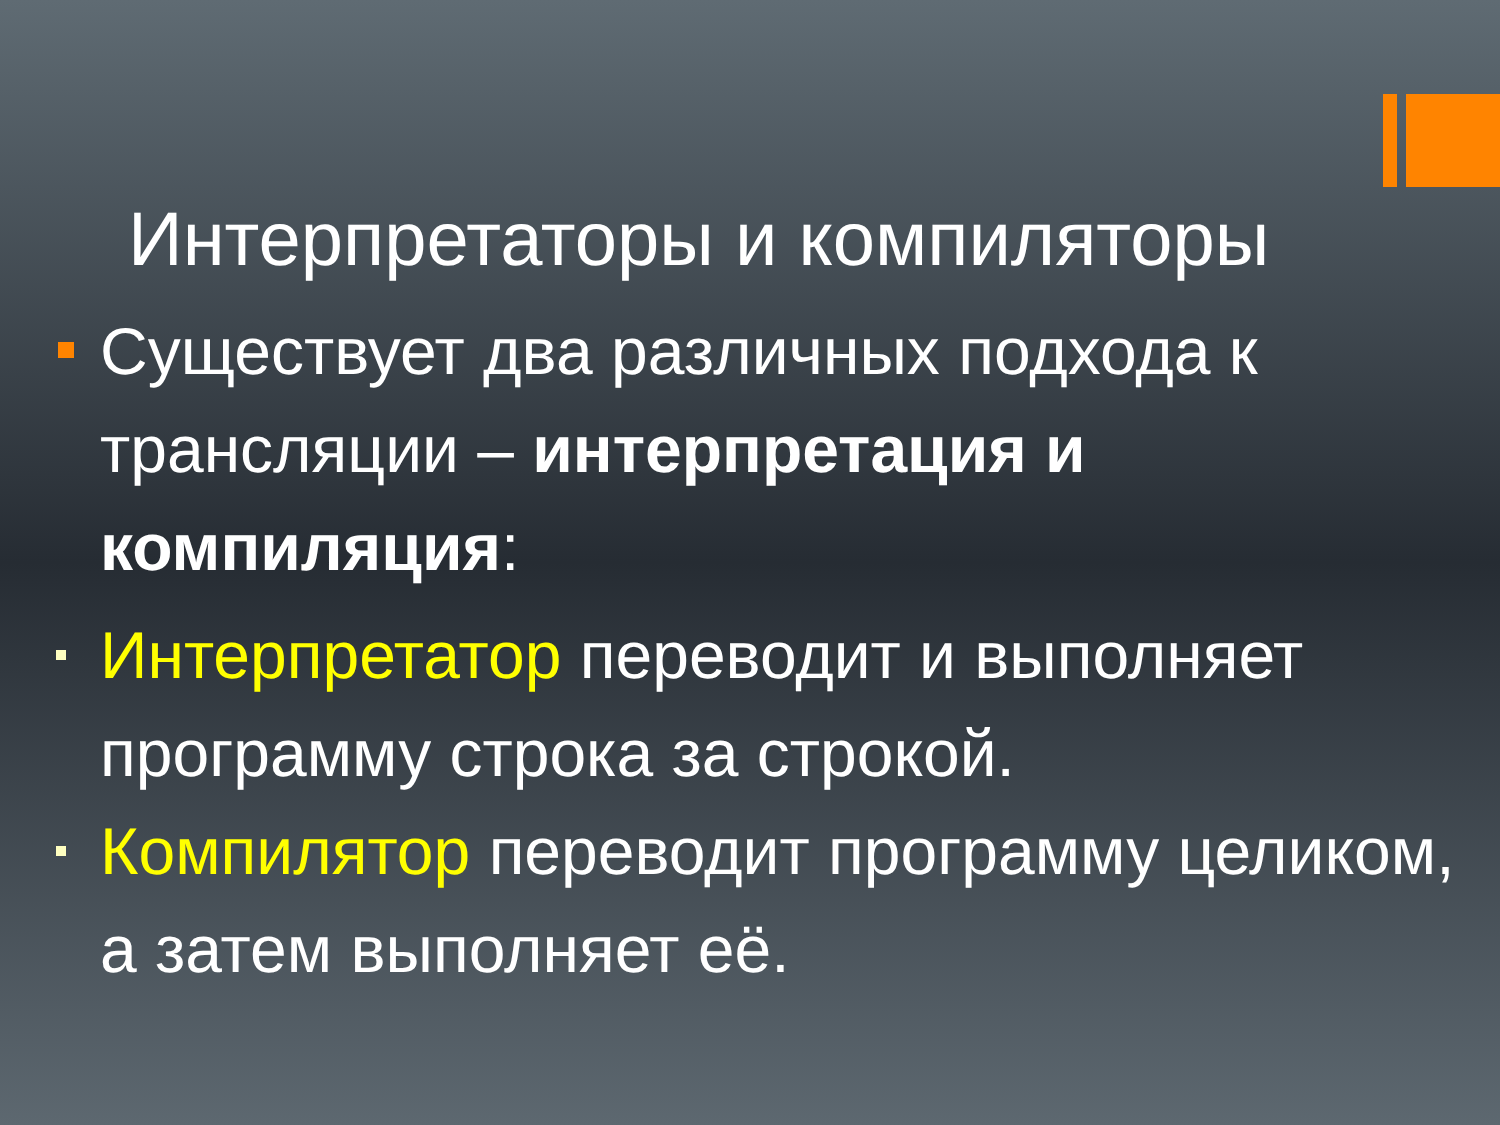Интерпретаторы и компиляторы
Существует два различных подхода к трансляции – интерпретация и компиляция:
Интерпретатор переводит и выполняет программу строка за строкой.
Компилятор переводит программу целиком, а затем выполняет её.